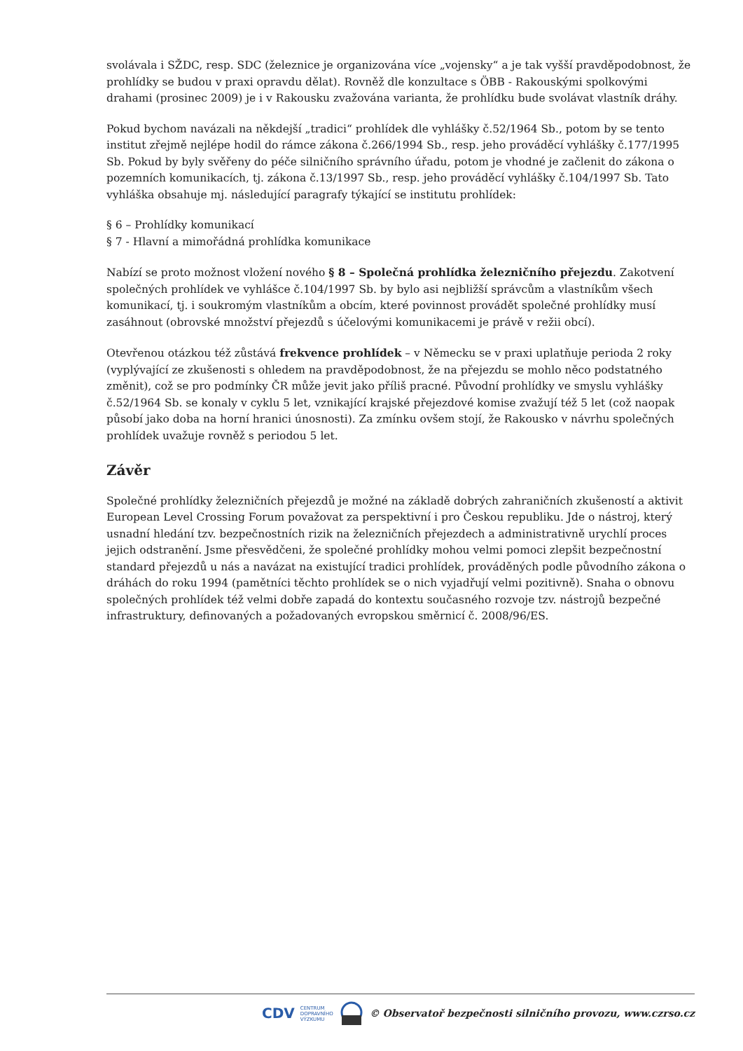svolávala i SŽDC, resp. SDC (železnice je organizována více „vojensky“ a je tak vyšší pravděpodobnost, že prohlídky se budou v praxi opravdu dělat). Rovněž dle konzultace s ÖBB - Rakouskými spolkovými drahami (prosinec 2009) je i v Rakousku zvažována varianta, že prohlídku bude svolávat vlastník dráhy.
Pokud bychom navázali na někdejší „tradici“ prohlídek dle vyhlášky č.52/1964 Sb., potom by se tento institut zřejmě nejlépe hodil do rámce zákona č.266/1994 Sb., resp. jeho prováděcí vyhlášky č.177/1995 Sb. Pokud by byly svěřeny do péče silničního správního úřadu, potom je vhodné je začlenit do zákona o pozemních komunikacích, tj. zákona č.13/1997 Sb., resp. jeho prováděcí vyhlášky č.104/1997 Sb. Tato vyhláška obsahuje mj. následující paragrafy týkající se institutu prohlídek:
§ 6 – Prohlídky komunikací
§ 7 - Hlavní a mimořádná prohlídka komunikace
Nabízí se proto možnost vložení nového § 8 – Společná prohlídka železničního přejezdu. Zakotvení společných prohlídek ve vyhlášce č.104/1997 Sb. by bylo asi nejbližší správcům a vlastníkům všech komunikací, tj. i soukromým vlastníkům a obcím, které povinnost provádět společné prohlídky musí zasáhnout (obrovské množství přejezdů s účelovými komunikacemi je právě v režii obcí).
Otevřenou otázkou též zůstává frekvence prohlídek – v Německu se v praxi uplatňuje perioda 2 roky (vyplývající ze zkušenosti s ohledem na pravděpodobnost, že na přejezdu se mohlo něco podstatného změnit), což se pro podmínky ČR může jevit jako příliš pracné. Původní prohlídky ve smyslu vyhlášky č.52/1964 Sb. se konaly v cyklu 5 let, vznikající krajské přejezdové komise zvažují též 5 let (což naopak působí jako doba na horní hranici únosnosti). Za zmínku ovšem stojí, že Rakousko v návrhu společných prohlídek uvažuje rovněž s periodou 5 let.
Závěr
Společné prohlídky železničních přejezdů je možné na základě dobrých zahraničních zkušeností a aktivit European Level Crossing Forum považovat za perspektivní i pro Českou republiku. Jde o nástroj, který usnadní hledání tzv. bezpečnostních rizik na železničních přejezdech a administrativně urychlí proces jejich odstranění. Jsme přesvědčeni, že společné prohlídky mohou velmi pomoci zlepšit bezpečnostní standard přejezdů u nás a navázat na existující tradici prohlídek, prováděných podle původního zákona o dráhách do roku 1994 (pamětníci těchto prohlídek se o nich vyjadřují velmi pozitivně). Snaha o obnovu společných prohlídek též velmi dobře zapadá do kontextu současného rozvoje tzv. nástrojů bezpečné infrastruktury, definovaných a požadovaných evropskou směrnicí č. 2008/96/ES.
CDV CENTRUM
DOPRAVNÍHO
VÝZKUMU © Observatoř bezpečnosti silničního provozu, www.czrso.cz